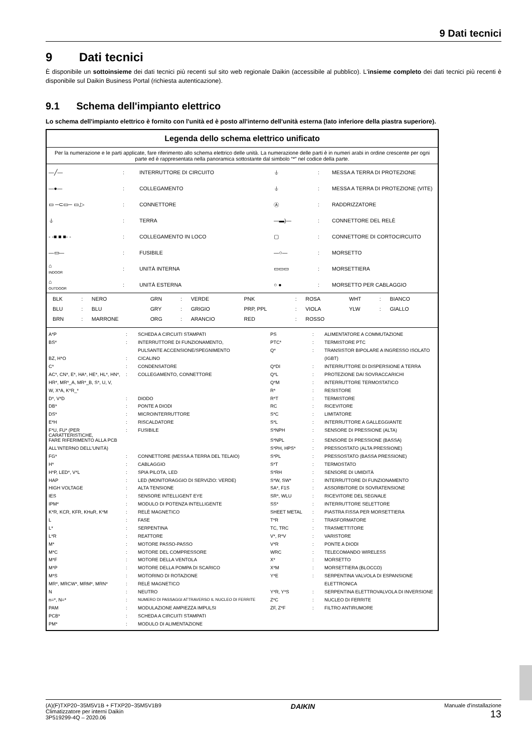9 Dati tecnici
9 Dati tecnici
È disponibile un sottoinsieme dei dati tecnici più recenti sul sito web regionale Daikin (accessibile al pubblico). L'insieme completo dei dati tecnici più recenti è disponibile sul Daikin Business Portal (richiesta autenticazione).
9.1 Schema dell'impianto elettrico
Lo schema dell'impianto elettrico è fornito con l'unità ed è posto all'interno dell'unità esterna (lato inferiore della piastra superiore).
Legenda dello schema elettrico unificato
Per la numerazione e le parti applicate, fare riferimento allo schema elettrico delle unità. La numerazione delle parti è in numeri arabi in ordine crescente per ogni parte ed è rappresentata nella panoramica sottostante dal simbolo “*” nel codice della parte.
| —╱— | : | INTERRUTTORE DI CIRCUITO | ⏚ | : | MESSA A TERRA DI PROTEZIONE |
| —●— | : | COLLEGAMENTO | ⏚ | : | MESSA A TERRA DI PROTEZIONE (VITE) |
| ▭ ─⊂▭─ ▭,▷ | : | CONNETTORE | Ⓐ | : | RADDRIZZATORE |
| ⏚ | : | TERRA | —▬)— | : | CONNETTORE DEL RELÈ |
| - -■ ■ ■- - | : | COLLEGAMENTO IN LOCO | ▢ | : | CONNETTORE DI CORTOCIRCUITO |
| —▭— | : | FUSIBILE | —○— | : | MORSETTO |
| ⌂ INDOOR | : | UNITÀ INTERNA | ▭▭▭ | : | MORSETTIERA |
| ⌂ OUTDOOR | : | UNITÀ ESTERNA | ○ ● | : | MORSETTO PER CABLAGGIO |
| BLK | : | NERO | GRN | : | VERDE | PNK | : | ROSA | WHT | : | BIANCO |
| BLU | : | BLU | GRY | : | GRIGIO | PRP, PPL | : | VIOLA | YLW | : | GIALLO |
| BRN | : | MARRONE | ORG | : | ARANCIO | RED | : | ROSSO | | | |
| A*P | : | SCHEDA A CIRCUITI STAMPATI | PS | : | ALIMENTATORE A COMMUTAZIONE |
| BS* | : | INTERRUTTORE DI FUNZIONAMENTO, | PTC* | : | TERMISTORE PTC |
| | | PULSANTE ACCENSIONE/SPEGNIMENTO | Q* | : | TRANSISTOR BIPOLARE A INGRESSO ISOLATO |
| BZ, H*O | : | CICALINO | | | (IGBT) |
| C* | : | CONDENSATORE | Q*DI | : | INTERRUTTORE DI DISPERSIONE A TERRA |
| AC*, CN*, E*, HA*, HE*, HL*, HN*, | : | COLLEGAMENTO, CONNETTORE | Q*L | : | PROTEZIONE DAI SOVRACCARICHI |
| HR*, MR*_A, MR*_B, S*, U, V, | | | Q*M | : | INTERRUTTORE TERMOSTATICO |
| W, X*A, K*R_* | | | R* | : | RESISTORE |
| D*, V*D | : | DIODO | R*T | : | TERMISTORE |
| DB* | : | PONTE A DIODI | RC | : | RICEVITORE |
| DS* | : | MICROINTERRUTTORE | S*C | : | LIMITATORE |
| E*H | : | RISCALDATORE | S*L | : | INTERRUTTORE A GALLEGGIANTE |
| F*U, FU* (PER CARATTERISTICHE, | : | FUSIBILE | S*NPH | : | SENSORE DI PRESSIONE (ALTA) |
| FARE RIFERIMENTO ALLA PCB | | | S*NPL | : | SENSORE DI PRESSIONE (BASSA) |
| ALL'INTERNO DELL'UNITÀ) | | | S*PH, HPS* | : | PRESSOSTATO (ALTA PRESSIONE) |
| FG* | : | CONNETTORE (MESSA A TERRA DEL TELAIO) | S*PL | : | PRESSOSTATO (BASSA PRESSIONE) |
| H* | : | CABLAGGIO | S*T | : | TERMOSTATO |
| H*P, LED*, V*L | : | SPIA PILOTA, LED | S*RH | : | SENSORE DI UMIDITÀ |
| HAP | : | LED (MONITORAGGIO DI SERVIZIO: VERDE) | S*W, SW* | : | INTERRUTTORE DI FUNZIONAMENTO |
| HIGH VOLTAGE | : | ALTA TENSIONE | SA*, F1S | : | ASSORBITORE DI SOVRATENSIONE |
| IES | : | SENSORE INTELLIGENT EYE | SR*, WLU | : | RICEVITORE DEL SEGNALE |
| IPM* | : | MODULO DI POTENZA INTELLIGENTE | SS* | : | INTERRUTTORE SELETTORE |
| K*R, KCR, KFR, KHuR, K*M | : | RELÈ MAGNETICO | SHEET METAL | : | PIASTRA FISSA PER MORSETTIERA |
| L | : | FASE | T*R | : | TRASFORMATORE |
| L* | : | SERPENTINA | TC, TRC | : | TRASMETTITORE |
| L*R | : | REATTORE | V*, R*V | : | VARISTORE |
| M* | : | MOTORE PASSO-PASSO | V*R | : | PONTE A DIODI |
| M*C | : | MOTORE DEL COMPRESSORE | WRC | : | TELECOMANDO WIRELESS |
| M*F | : | MOTORE DELLA VENTOLA | X* | : | MORSETTO |
| M*P | : | MOTORE DELLA POMPA DI SCARICO | X*M | : | MORSETTIERA (BLOCCO) |
| M*S | : | MOTORINO DI ROTAZIONE | Y*E | : | SERPENTINA VALVOLA DI ESPANSIONE |
| MR*, MRCW*, MRM*, MRN* | : | RELÈ MAGNETICO | | | ELETTRONICA |
| N | : | NEUTRO | Y*R, Y*S | : | SERPENTINA ELETTROVALVOLA DI INVERSIONE |
| n=*, N=* | : | NUMERO DI PASSAGGI ATTRAVERSO IL NUCLEO DI FERRITE | Z*C | : | NUCLEO DI FERRITE |
| PAM | : | MODULAZIONE AMPIEZZA IMPULSI | ZF, Z*F | : | FILTRO ANTIRUMORE |
| PCB* | : | SCHEDA A CIRCUITI STAMPATI | | | |
| PM* | : | MODULO DI ALIMENTAZIONE | | | |
(A)(F)TXP20~35M5V1B + FTXP20~35M5V1B9
Climatizzatore per interni Daikin
3P519299-4Q – 2020.06
DAIKIN
Manuale d'installazione
13